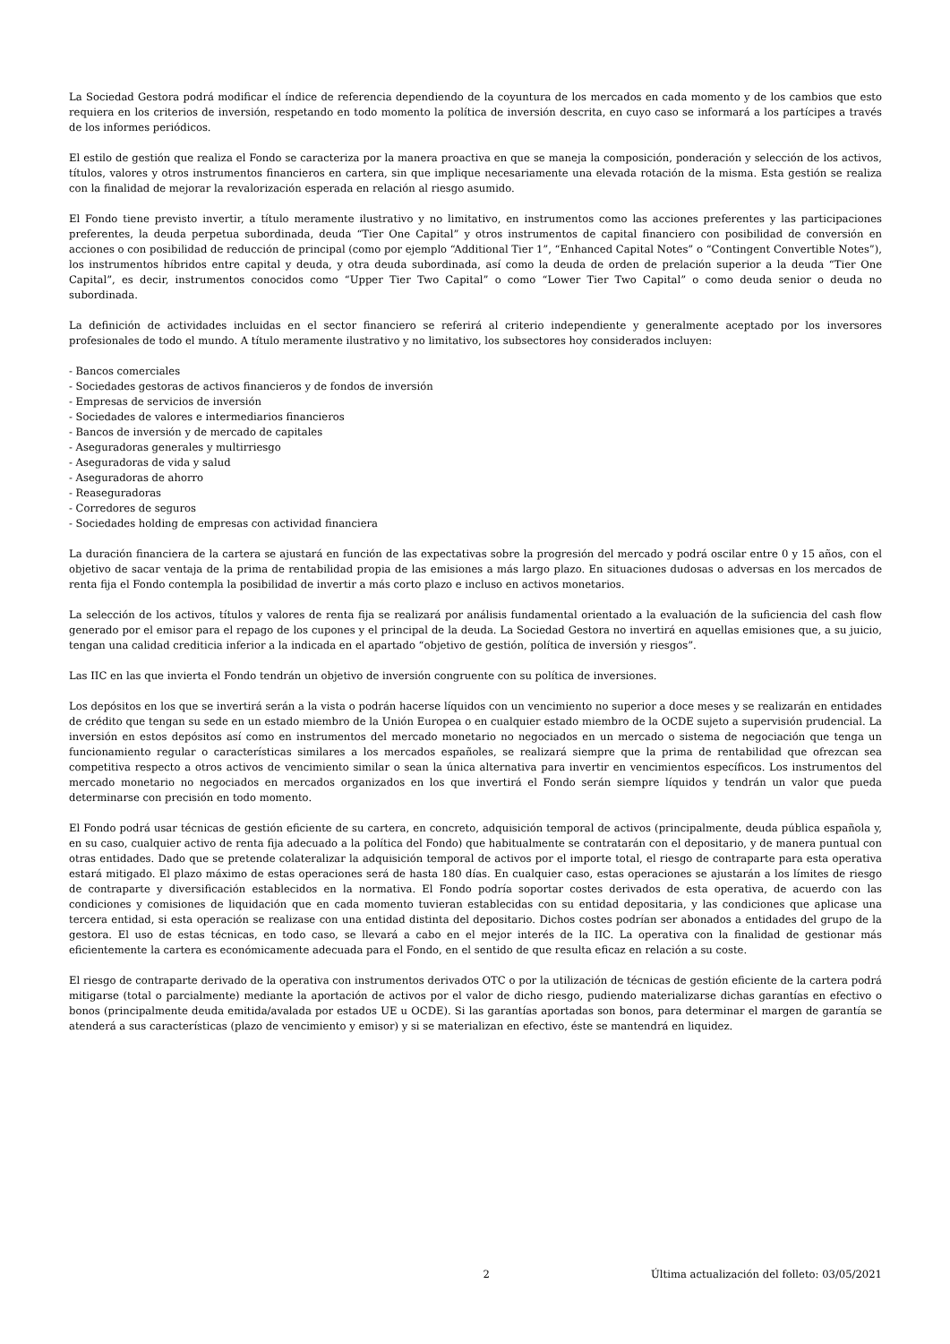La Sociedad Gestora podrá modificar el índice de referencia dependiendo de la coyuntura de los mercados en cada momento y de los cambios que esto requiera en los criterios de inversión, respetando en todo momento la política de inversión descrita, en cuyo caso se informará a los partícipes a través de los informes periódicos.
El estilo de gestión que realiza el Fondo se caracteriza por la manera proactiva en que se maneja la composición, ponderación y selección de los activos, títulos, valores y otros instrumentos financieros en cartera, sin que implique necesariamente una elevada rotación de la misma. Esta gestión se realiza con la finalidad de mejorar la revalorización esperada en relación al riesgo asumido.
El Fondo tiene previsto invertir, a título meramente ilustrativo y no limitativo, en instrumentos como las acciones preferentes y las participaciones preferentes, la deuda perpetua subordinada, deuda “Tier One Capital” y otros instrumentos de capital financiero con posibilidad de conversión en acciones o con posibilidad de reducción de principal (como por ejemplo “Additional Tier 1”, “Enhanced Capital Notes” o “Contingent Convertible Notes”), los instrumentos híbridos entre capital y deuda, y otra deuda subordinada, así como la deuda de orden de prelación superior a la deuda “Tier One Capital”, es decir, instrumentos conocidos como “Upper Tier Two Capital” o como “Lower Tier Two Capital” o como deuda senior o deuda no subordinada.
La definición de actividades incluidas en el sector financiero se referirá al criterio independiente y generalmente aceptado por los inversores profesionales de todo el mundo. A título meramente ilustrativo y no limitativo, los subsectores hoy considerados incluyen:
- Bancos comerciales
- Sociedades gestoras de activos financieros y de fondos de inversión
- Empresas de servicios de inversión
- Sociedades de valores e intermediarios financieros
- Bancos de inversión y de mercado de capitales
- Aseguradoras generales y multirriesgo
- Aseguradoras de vida y salud
- Aseguradoras de ahorro
- Reaseguradoras
- Corredores de seguros
- Sociedades holding de empresas con actividad financiera
La duración financiera de la cartera se ajustará en función de las expectativas sobre la progresión del mercado y podrá oscilar entre 0 y 15 años, con el objetivo de sacar ventaja de la prima de rentabilidad propia de las emisiones a más largo plazo. En situaciones dudosas o adversas en los mercados de renta fija el Fondo contempla la posibilidad de invertir a más corto plazo e incluso en activos monetarios.
La selección de los activos, títulos y valores de renta fija se realizará por análisis fundamental orientado a la evaluación de la suficiencia del cash flow generado por el emisor para el repago de los cupones y el principal de la deuda. La Sociedad Gestora no invertirá en aquellas emisiones que, a su juicio, tengan una calidad crediticia inferior a la indicada en el apartado “objetivo de gestión, política de inversión y riesgos”.
Las IIC en las que invierta el Fondo tendrán un objetivo de inversión congruente con su política de inversiones.
Los depósitos en los que se invertirá serán a la vista o podrán hacerse líquidos con un vencimiento no superior a doce meses y se realizarán en entidades de crédito que tengan su sede en un estado miembro de la Unión Europea o en cualquier estado miembro de la OCDE sujeto a supervisión prudencial. La inversión en estos depósitos así como en instrumentos del mercado monetario no negociados en un mercado o sistema de negociación que tenga un funcionamiento regular o características similares a los mercados españoles, se realizará siempre que la prima de rentabilidad que ofrezcan sea competitiva respecto a otros activos de vencimiento similar o sean la única alternativa para invertir en vencimientos específicos. Los instrumentos del mercado monetario no negociados en mercados organizados en los que invertirá el Fondo serán siempre líquidos y tendrán un valor que pueda determinarse con precisión en todo momento.
El Fondo podrá usar técnicas de gestión eficiente de su cartera, en concreto, adquisición temporal de activos (principalmente, deuda pública española y, en su caso, cualquier activo de renta fija adecuado a la política del Fondo) que habitualmente se contratarán con el depositario, y de manera puntual con otras entidades. Dado que se pretende colateralizar la adquisición temporal de activos por el importe total, el riesgo de contraparte para esta operativa estará mitigado. El plazo máximo de estas operaciones será de hasta 180 días. En cualquier caso, estas operaciones se ajustarán a los límites de riesgo de contraparte y diversificación establecidos en la normativa. El Fondo podría soportar costes derivados de esta operativa, de acuerdo con las condiciones y comisiones de liquidación que en cada momento tuvieran establecidas con su entidad depositaria, y las condiciones que aplicase una tercera entidad, si esta operación se realizase con una entidad distinta del depositario. Dichos costes podrían ser abonados a entidades del grupo de la gestora. El uso de estas técnicas, en todo caso, se llevará a cabo en el mejor interés de la IIC. La operativa con la finalidad de gestionar más eficientemente la cartera es económicamente adecuada para el Fondo, en el sentido de que resulta eficaz en relación a su coste.
El riesgo de contraparte derivado de la operativa con instrumentos derivados OTC o por la utilización de técnicas de gestión eficiente de la cartera podrá mitigarse (total o parcialmente) mediante la aportación de activos por el valor de dicho riesgo, pudiendo materializarse dichas garantías en efectivo o bonos (principalmente deuda emitida/avalada por estados UE u OCDE). Si las garantías aportadas son bonos, para determinar el margen de garantía se atenderá a sus características (plazo de vencimiento y emisor) y si se materializan en efectivo, éste se mantendrá en liquidez.
2 Última actualización del folleto: 03/05/2021